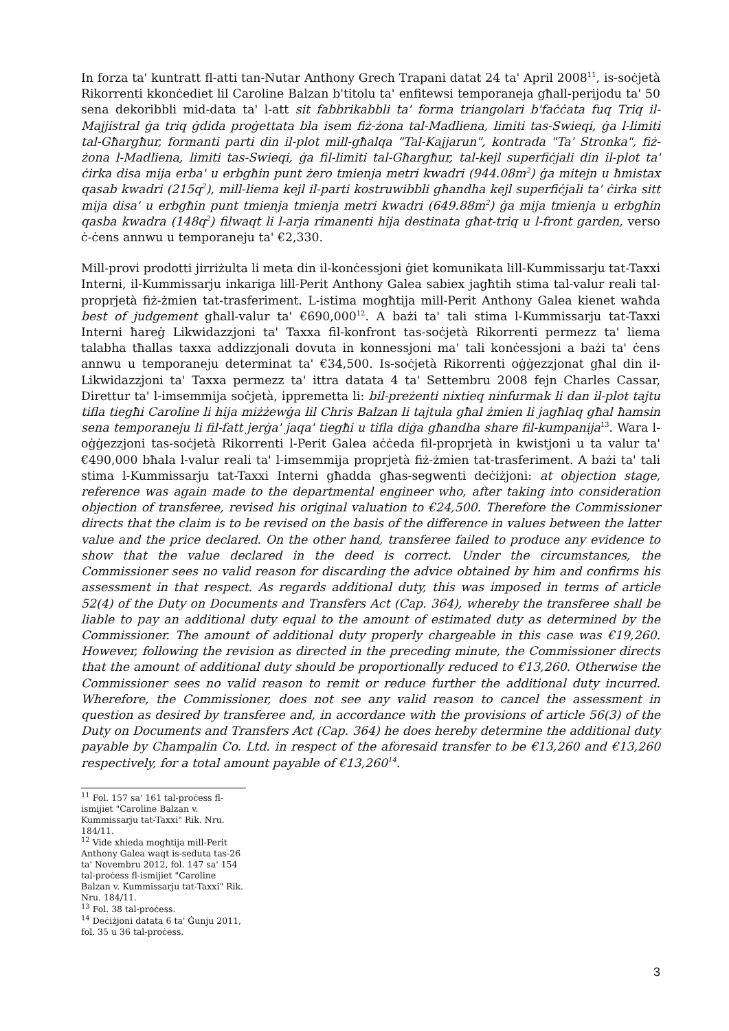In forza ta' kuntratt fl-atti tan-Nutar Anthony Grech Trapani datat 24 ta' April 2008<sup>11</sup>, is-soċjetà Rikorrenti kkonċediet lil Caroline Balzan b'titolu ta' enfitewsi temporaneja għall-perijodu ta' 50 sena dekoribbli mid-data ta' l-att sit fabbrikabbli ta' forma triangolari b'faċċata fuq Triq il-Majjistral ġa triq ġdida proġettata bla isem fiż-żona tal-Madliena, limiti tas-Swieqi, ġa l-limiti tal-Għargħur, formanti parti din il-plot mill-għalqa "Tal-Kajjarun", kontrada "Ta' Stronka", fiż-żona l-Madliena, limiti tas-Swieqi, ġa fil-limiti tal-Għargħur, tal-kejl superfiċjali din il-plot ta' ċirka disa mija erba' u erbgħin punt żero tmienja metri kwadri (944.08m<sup>2</sup>) ġa mitejn u ħmistax qasab kwadri (215q<sup>2</sup>), mill-liema kejl il-parti kostruwibbli għandha kejl superfiċjali ta' ċirka sitt mija disa' u erbgħin punt tmienja tmienja metri kwadri (649.88m<sup>2</sup>) ġa mija tmienja u erbgħin qasba kwadra (148q<sup>2</sup>) filwaqt li l-arja rimanenti hija destinata għat-triq u l-front garden, verso ċ-ċens annwu u temporaneju ta' €2,330.
Mill-provi prodotti jirriżulta li meta din il-konċessjoni ġiet komunikata lill-Kummissarju tat-Taxxi Interni, il-Kummissarju inkariga lill-Perit Anthony Galea sabiex jagħtih stima tal-valur reali tal-proprjetà fiż-żmien tat-trasferiment. L-istima mogħtija mill-Perit Anthony Galea kienet waħda best of judgement għall-valur ta' €690,000<sup>12</sup>. A bażi ta' tali stima l-Kummissarju tat-Taxxi Interni ħareġ Likwidazzjoni ta' Taxxa fil-konfront tas-soċjetà Rikorrenti permezz ta' liema talabha tħallas taxxa addizzjonali dovuta in konnessjoni ma' tali konċessjoni a bażi ta' ċens annwu u temporaneju determinat ta' €34,500. Is-soċjetà Rikorrenti oġġezzjonat għal din il-Likwidazzjoni ta' Taxxa permezz ta' ittra datata 4 ta' Settembru 2008 fejn Charles Cassar, Direttur ta' l-imsemmija soċjetà, ippremetta li: bil-preżenti nixtieq ninfurmak li dan il-plot tajtu tifla tiegħi Caroline li hija miżżewġa lil Chris Balzan li tajtula għal żmien li jagħlaq għal ħamsin sena temporaneju li fil-fatt jerġa' jaqa' tiegħi u tifla diġa għandha share fil-kumpanija<sup>13</sup>. Wara l-oġġezzjoni tas-soċjetà Rikorrenti l-Perit Galea aċċeda fil-proprjetà in kwistjoni u ta valur ta' €490,000 bħala l-valur reali ta' l-imsemmija proprjetà fiż-żmien tat-trasferiment. A bażi ta' tali stima l-Kummissarju tat-Taxxi Interni għadda għas-segwenti deċiżjoni: at objection stage, reference was again made to the departmental engineer who, after taking into consideration objection of transferee, revised his original valuation to €24,500. Therefore the Commissioner directs that the claim is to be revised on the basis of the difference in values between the latter value and the price declared. On the other hand, transferee failed to produce any evidence to show that the value declared in the deed is correct. Under the circumstances, the Commissioner sees no valid reason for discarding the advice obtained by him and confirms his assessment in that respect. As regards additional duty, this was imposed in terms of article 52(4) of the Duty on Documents and Transfers Act (Cap. 364), whereby the transferee shall be liable to pay an additional duty equal to the amount of estimated duty as determined by the Commissioner. The amount of additional duty properly chargeable in this case was €19,260. However, following the revision as directed in the preceding minute, the Commissioner directs that the amount of additional duty should be proportionally reduced to €13,260. Otherwise the Commissioner sees no valid reason to remit or reduce further the additional duty incurred. Wherefore, the Commissioner, does not see any valid reason to cancel the assessment in question as desired by transferee and, in accordance with the provisions of article 56(3) of the Duty on Documents and Transfers Act (Cap. 364) he does hereby determine the additional duty payable by Champalin Co. Ltd. in respect of the aforesaid transfer to be €13,260 and €13,260 respectively, for a total amount payable of €13,260<sup>14</sup>.
<sup>11</sup> Fol. 157 sa' 161 tal-proċess fl-ismijiet "Caroline Balzan v. Kummissarju tat-Taxxi" Rik. Nru. 184/11.
<sup>12</sup> Vide xhieda mogħtija mill-Perit Anthony Galea waqt is-seduta tas-26 ta' Novembru 2012, fol. 147 sa' 154 tal-proċess fl-ismijiet "Caroline Balzan v. Kummissarju tat-Taxxi" Rik. Nru. 184/11.
<sup>13</sup> Fol. 38 tal-proċess.
<sup>14</sup> Deċiżjoni datata 6 ta' Ġunju 2011, fol. 35 u 36 tal-proċess.
3